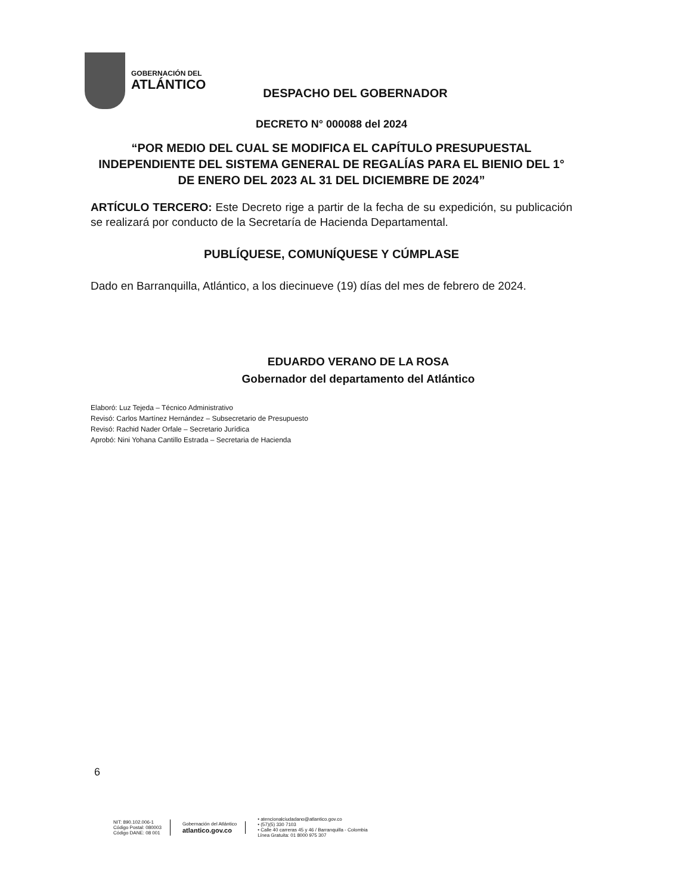GOBERNACIÓN DEL
ATLÁNTICO
DESPACHO DEL GOBERNADOR
DECRETO N° 000088 del 2024
“POR MEDIO DEL CUAL SE MODIFICA EL CAPÍTULO PRESUPUESTAL INDEPENDIENTE DEL SISTEMA GENERAL DE REGALÍAS PARA EL BIENIO DEL 1° DE ENERO DEL 2023 AL 31 DEL DICIEMBRE DE 2024”
ARTÍCULO TERCERO: Este Decreto rige a partir de la fecha de su expedición, su publicación se realizará por conducto de la Secretaría de Hacienda Departamental.
PUBLÍQUESE, COMUNÍQUESE Y CÚMPLASE
Dado en Barranquilla, Atlántico, a los diecinueve (19) días del mes de febrero de 2024.
EDUARDO VERANO DE LA ROSA
Gobernador del departamento del Atlántico
Elaboró: Luz Tejeda – Técnico Administrativo
Revisó: Carlos Martínez Hernández – Subsecretario de Presupuesto
Revisó: Rachid Nader Orfale – Secretario Jurídica
Aprobó: Nini Yohana Cantillo Estrada – Secretaria de Hacienda
6
NIT: 890.102.006-1
Código Postal: 080003
Código DANE: 08 001
Gobernación del Atlántico
atlantico.gov.co
• atencionalciudadano@atlantico.gov.co
• (57)(5) 330 7103
• Calle 40 carreras 45 y 46 / Barranquilla - Colombia
Línea Gratuita: 01 8000 975 307